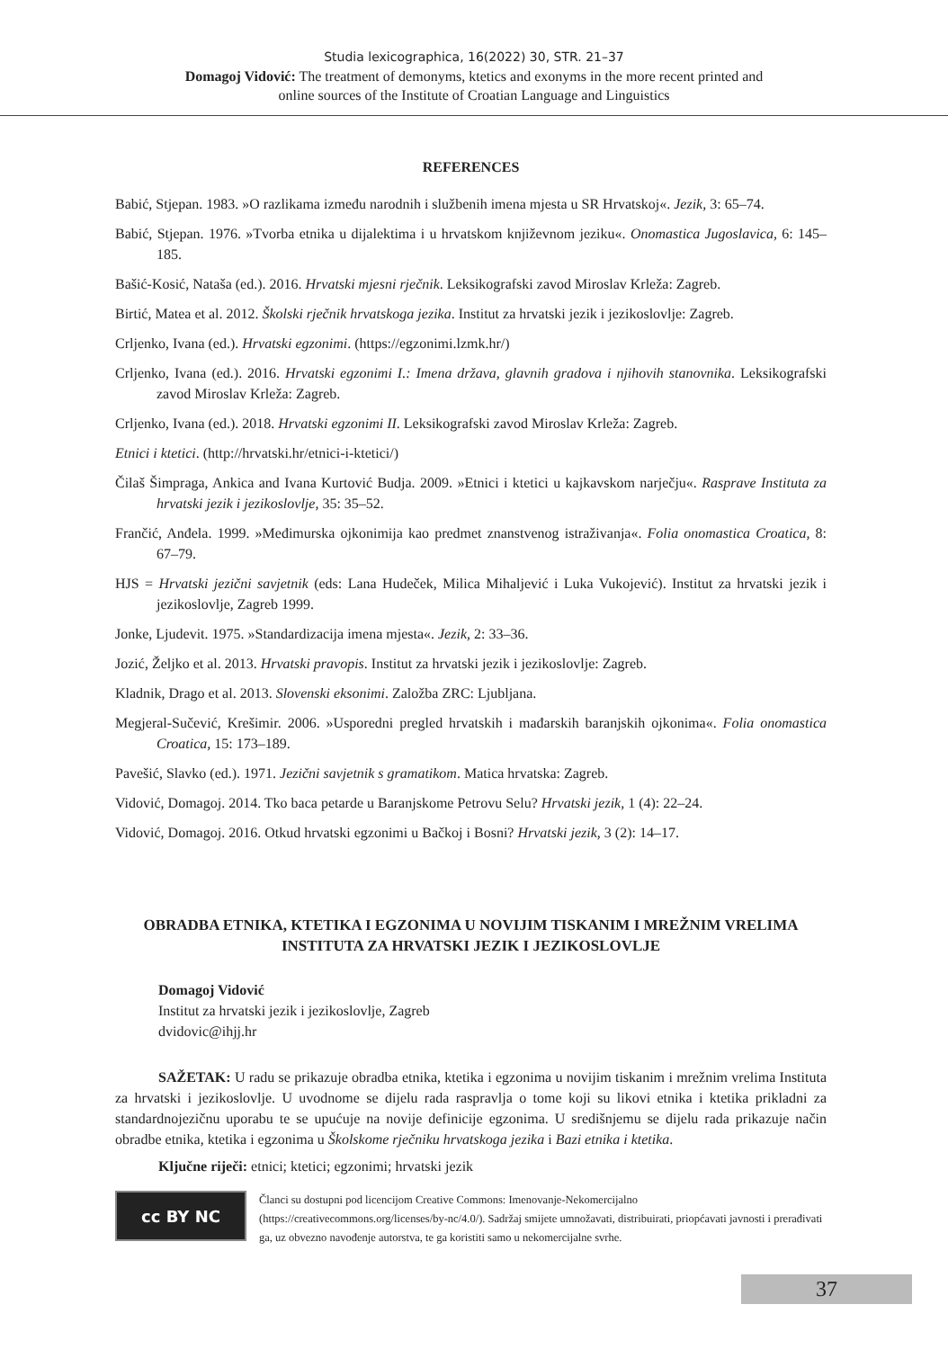Studia lexicographica, 16(2022) 30, STR. 21–37
Domagoj Vidović: The treatment of demonyms, ktetics and exonyms in the more recent printed and
online sources of the Institute of Croatian Language and Linguistics
REFERENCES
Babić, Stjepan. 1983. »O razlikama između narodnih i službenih imena mjesta u SR Hrvatskoj«. Jezik, 3: 65–74.
Babić, Stjepan. 1976. »Tvorba etnika u dijalektima i u hrvatskom književnom jeziku«. Onomastica Jugoslavica, 6: 145–185.
Bašić-Kosić, Nataša (ed.). 2016. Hrvatski mjesni rječnik. Leksikografski zavod Miroslav Krleža: Zagreb.
Birtić, Matea et al. 2012. Školski rječnik hrvatskoga jezika. Institut za hrvatski jezik i jezikoslovlje: Zagreb.
Crljenko, Ivana (ed.). Hrvatski egzonimi. (https://egzonimi.lzmk.hr/)
Crljenko, Ivana (ed.). 2016. Hrvatski egzonimi I.: Imena država, glavnih gradova i njihovih stanovnika. Leksikografski zavod Miroslav Krleža: Zagreb.
Crljenko, Ivana (ed.). 2018. Hrvatski egzonimi II. Leksikografski zavod Miroslav Krleža: Zagreb.
Etnici i ktetici. (http://hrvatski.hr/etnici-i-ktetici/)
Čilaš Šimpraga, Ankica and Ivana Kurtović Budja. 2009. »Etnici i ktetici u kajkavskom narječju«. Rasprave Instituta za hrvatski jezik i jezikoslovlje, 35: 35–52.
Frančić, Anđela. 1999. »Međimurska ojkonimija kao predmet znanstvenog istraživanja«. Folia onomastica Croatica, 8: 67–79.
HJS = Hrvatski jezični savjetnik (eds: Lana Hudeček, Milica Mihaljević i Luka Vukojević). Institut za hrvatski jezik i jezikoslovlje, Zagreb 1999.
Jonke, Ljudevit. 1975. »Standardizacija imena mjesta«. Jezik, 2: 33–36.
Jozić, Željko et al. 2013. Hrvatski pravopis. Institut za hrvatski jezik i jezikoslovlje: Zagreb.
Kladnik, Drago et al. 2013. Slovenski eksonimi. Založba ZRC: Ljubljana.
Megjeral-Sučević, Krešimir. 2006. »Usporedni pregled hrvatskih i mađarskih baranjskih ojkonima«. Folia onomastica Croatica, 15: 173–189.
Pavešić, Slavko (ed.). 1971. Jezični savjetnik s gramatikom. Matica hrvatska: Zagreb.
Vidović, Domagoj. 2014. Tko baca petarde u Baranjskome Petrovu Selu? Hrvatski jezik, 1 (4): 22–24.
Vidović, Domagoj. 2016. Otkud hrvatski egzonimi u Bačkoj i Bosni? Hrvatski jezik, 3 (2): 14–17.
OBRADBA ETNIKA, KTETIKA I EGZONIMA U NOVIJIM TISKANIM I MREŽNIM VRELIMA INSTITUTA ZA HRVATSKI JEZIK I JEZIKOSLOVLJE
Domagoj Vidović
Institut za hrvatski jezik i jezikoslovlje, Zagreb
dvidovic@ihjj.hr
SAŽETAK: U radu se prikazuje obradba etnika, ktetika i egzonima u novijim tiskanim i mrežnim vrelima Instituta za hrvatski i jezikoslovlje. U uvodnome se dijelu rada raspravlja o tome koji su likovi etnika i ktetika prikladni za standardnojezičnu uporabu te se upućuje na novije definicije egzonima. U središnjemu se dijelu rada prikazuje način obradbe etnika, ktetika i egzonima u Školskome rječniku hrvatskoga jezika i Bazi etnika i ktetika.
Ključne riječi: etnici; ktetici; egzonimi; hrvatski jezik
cc BY NC
Članci su dostupni pod licencijom Creative Commons: Imenovanje-Nekomercijalno (https://creativecommons.org/licenses/by-nc/4.0/). Sadržaj smijete umnožavati, distribuirati, priopćavati javnosti i prerađivati ga, uz obvezno navođenje autorstva, te ga koristiti samo u nekomercijalne svrhe.
37